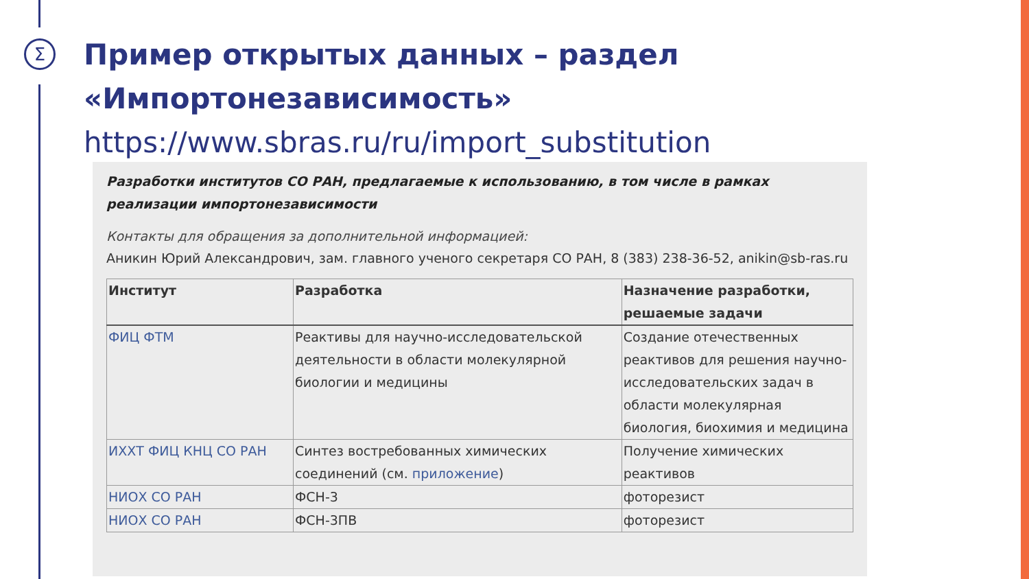Σ
Пример открытых данных – раздел
«Импортонезависимость»
https://www.sbras.ru/ru/import_substitution
Разработки институтов СО РАН, предлагаемые к использованию, в том числе в рамках реализации импортонезависимости
Контакты для обращения за дополнительной информацией:
Аникин Юрий Александрович, зам. главного ученого секретаря СО РАН, 8 (383) 238-36-52, anikin@sb-ras.ru
| Институт | Разработка | Назначение разработки, решаемые задачи |
| --- | --- | --- |
| ФИЦ ФТМ | Реактивы для научно-исследовательской деятельности в области молекулярной биологии и медицины | Создание отечественных реактивов для решения научно-исследовательских задач в области молекулярная биология, биохимия и медицина |
| ИХХТ ФИЦ КНЦ СО РАН | Синтез востребованных химических соединений (см. приложение ) | Получение химических реактивов |
| НИОХ СО РАН | ФСН-3 | фоторезист |
| НИОХ СО РАН | ФСН-3ПВ | фоторезист |